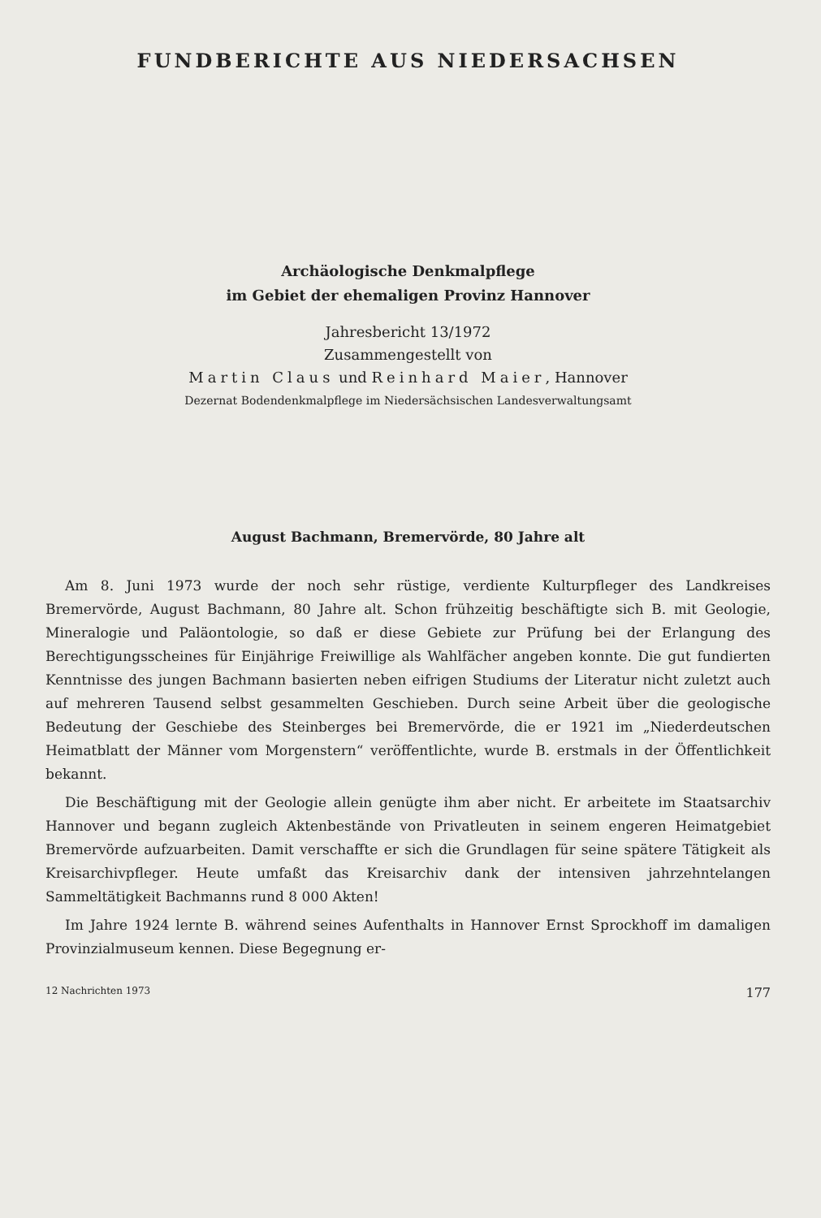FUNDBERICHTE AUS NIEDERSACHSEN
Archäologische Denkmalpflege
im Gebiet der ehemaligen Provinz Hannover
Jahresbericht 13/1972
Zusammengestellt von
Martin Claus und Reinhard Maier, Hannover
Dezernat Bodendenkmalpflege im Niedersächsischen Landesverwaltungsamt
August Bachmann, Bremervörde, 80 Jahre alt
Am 8. Juni 1973 wurde der noch sehr rüstige, verdiente Kulturpfleger des Landkreises Bremervörde, August Bachmann, 80 Jahre alt. Schon frühzeitig beschäftigte sich B. mit Geologie, Mineralogie und Paläontologie, so daß er diese Gebiete zur Prüfung bei der Erlangung des Berechtigungsscheines für Einjährige Freiwillige als Wahlfächer angeben konnte. Die gut fundierten Kenntnisse des jungen Bachmann basierten neben eifrigen Studiums der Literatur nicht zuletzt auch auf mehreren Tausend selbst gesammelten Geschieben. Durch seine Arbeit über die geologische Bedeutung der Geschiebe des Steinberges bei Bremervörde, die er 1921 im „Niederdeutschen Heimatblatt der Männer vom Morgenstern“ veröffentlichte, wurde B. erstmals in der Öffentlichkeit bekannt.
Die Beschäftigung mit der Geologie allein genügte ihm aber nicht. Er arbeitete im Staatsarchiv Hannover und begann zugleich Aktenbestände von Privatleuten in seinem engeren Heimatgebiet Bremervörde aufzuarbeiten. Damit verschaffte er sich die Grundlagen für seine spätere Tätigkeit als Kreisarchivpfleger. Heute umfaßt das Kreisarchiv dank der intensiven jahrzehntelangen Sammeltätigkeit Bachmanns rund 8 000 Akten!
Im Jahre 1924 lernte B. während seines Aufenthalts in Hannover Ernst Sprockhoff im damaligen Provinzialmuseum kennen. Diese Begegnung er-
12 Nachrichten 1973 177